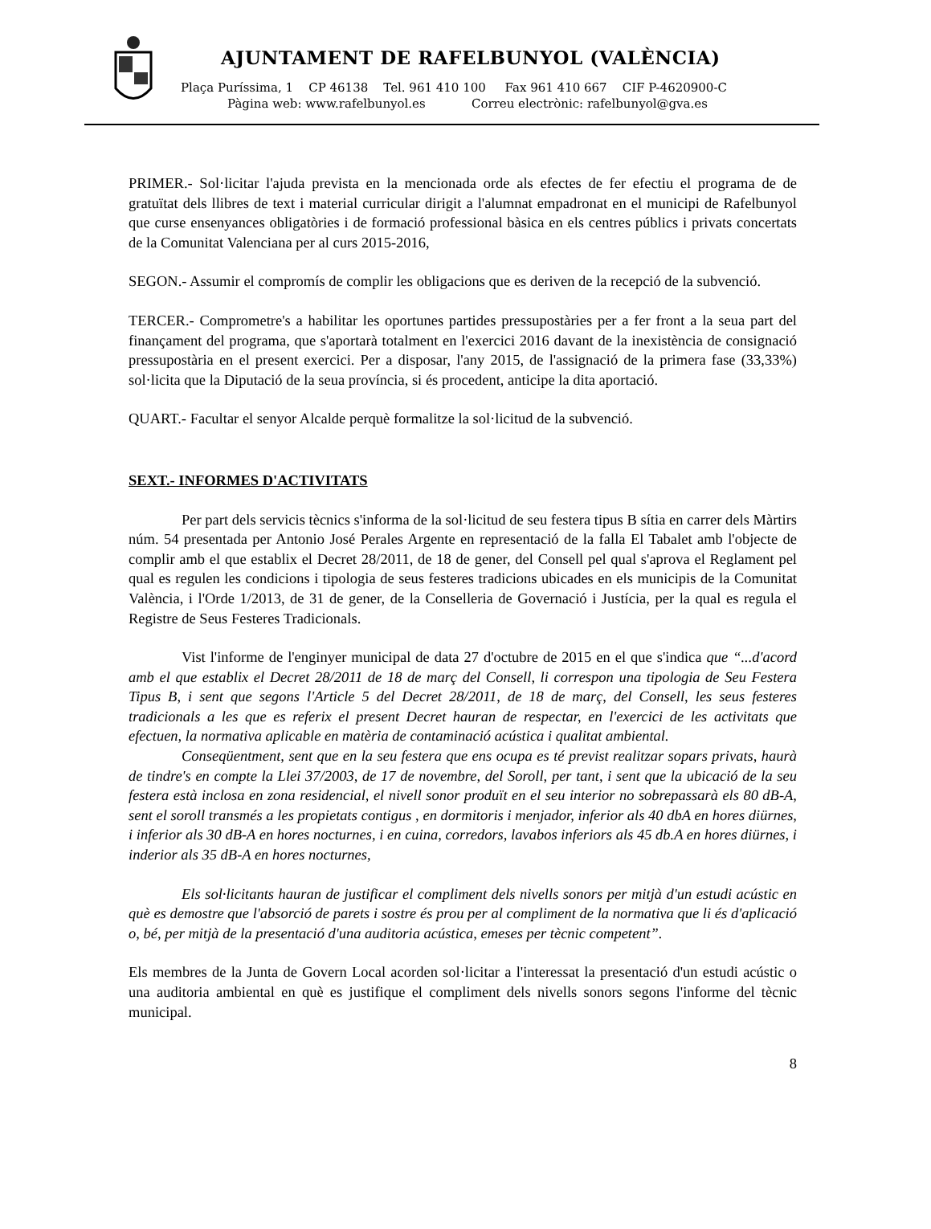AJUNTAMENT DE RAFELBUNYOL (VALÈNCIA)
Plaça Puríssima, 1 CP 46138 Tel. 961 410 100 Fax 961 410 667 CIF P-4620900-C
Pàgina web: www.rafelbunyol.es Correu electrònic: rafelbunyol@gva.es
PRIMER.- Sol·licitar l'ajuda prevista en la mencionada orde als efectes de fer efectiu el programa de de gratuïtat dels llibres de text i material curricular dirigit a l'alumnat empadronat en el municipi de Rafelbunyol que curse ensenyances obligatòries i de formació professional bàsica en els centres públics i privats concertats de la Comunitat Valenciana per al curs 2015-2016,
SEGON.- Assumir el compromís de complir les obligacions que es deriven de la recepció de la subvenció.
TERCER.- Comprometre's a habilitar les oportunes partides pressupostàries per a fer front a la seua part del finançament del programa, que s'aportarà totalment en l'exercici 2016 davant de la inexistència de consignació pressupostària en el present exercici. Per a disposar, l'any 2015, de l'assignació de la primera fase (33,33%) sol·licita que la Diputació de la seua província, si és procedent, anticipe la dita aportació.
QUART.- Facultar el senyor Alcalde perquè formalitze la sol·licitud de la subvenció.
SEXT.- INFORMES D'ACTIVITATS
Per part dels servicis tècnics s'informa de la sol·licitud de seu festera tipus B sítia en carrer dels Màrtirs núm. 54 presentada per Antonio José Perales Argente en representació de la falla El Tabalet amb l'objecte de complir amb el que establix el Decret 28/2011, de 18 de gener, del Consell pel qual s'aprova el Reglament pel qual es regulen les condicions i tipologia de seus festeres tradicions ubicades en els municipis de la Comunitat València, i l'Orde 1/2013, de 31 de gener, de la Conselleria de Governació i Justícia, per la qual es regula el Registre de Seus Festeres Tradicionals.
Vist l'informe de l'enginyer municipal de data 27 d'octubre de 2015 en el que s'indica que “...d'acord amb el que establix el Decret 28/2011 de 18 de març del Consell, li correspon una tipologia de Seu Festera Tipus B, i sent que segons l'Article 5 del Decret 28/2011, de 18 de març, del Consell, les seus festeres tradicionals a les que es referix el present Decret hauran de respectar, en l'exercici de les activitats que efectuen, la normativa aplicable en matèria de contaminació acústica i qualitat ambiental.
Conseqüentment, sent que en la seu festera que ens ocupa es té previst realitzar sopars privats, haurà de tindre's en compte la Llei 37/2003, de 17 de novembre, del Soroll, per tant, i sent que la ubicació de la seu festera està inclosa en zona residencial, el nivell sonor produït en el seu interior no sobrepassarà els 80 dB-A, sent el soroll transmés a les propietats contigus , en dormitoris i menjador, inferior als 40 dbA en hores diürnes, i inferior als 30 dB-A en hores nocturnes, i en cuina, corredors, lavabos inferiors als 45 db.A en hores diürnes, i inderior als 35 dB-A en hores nocturnes,
Els sol·licitants hauran de justificar el compliment dels nivells sonors per mitjà d'un estudi acústic en què es demostre que l'absorció de parets i sostre és prou per al compliment de la normativa que li és d'aplicació o, bé, per mitjà de la presentació d'una auditoria acústica, emeses per tècnic competent”.
Els membres de la Junta de Govern Local acorden sol·licitar a l'interessat la presentació d'un estudi acústic o una auditoria ambiental en què es justifique el compliment dels nivells sonors segons l'informe del tècnic municipal.
8